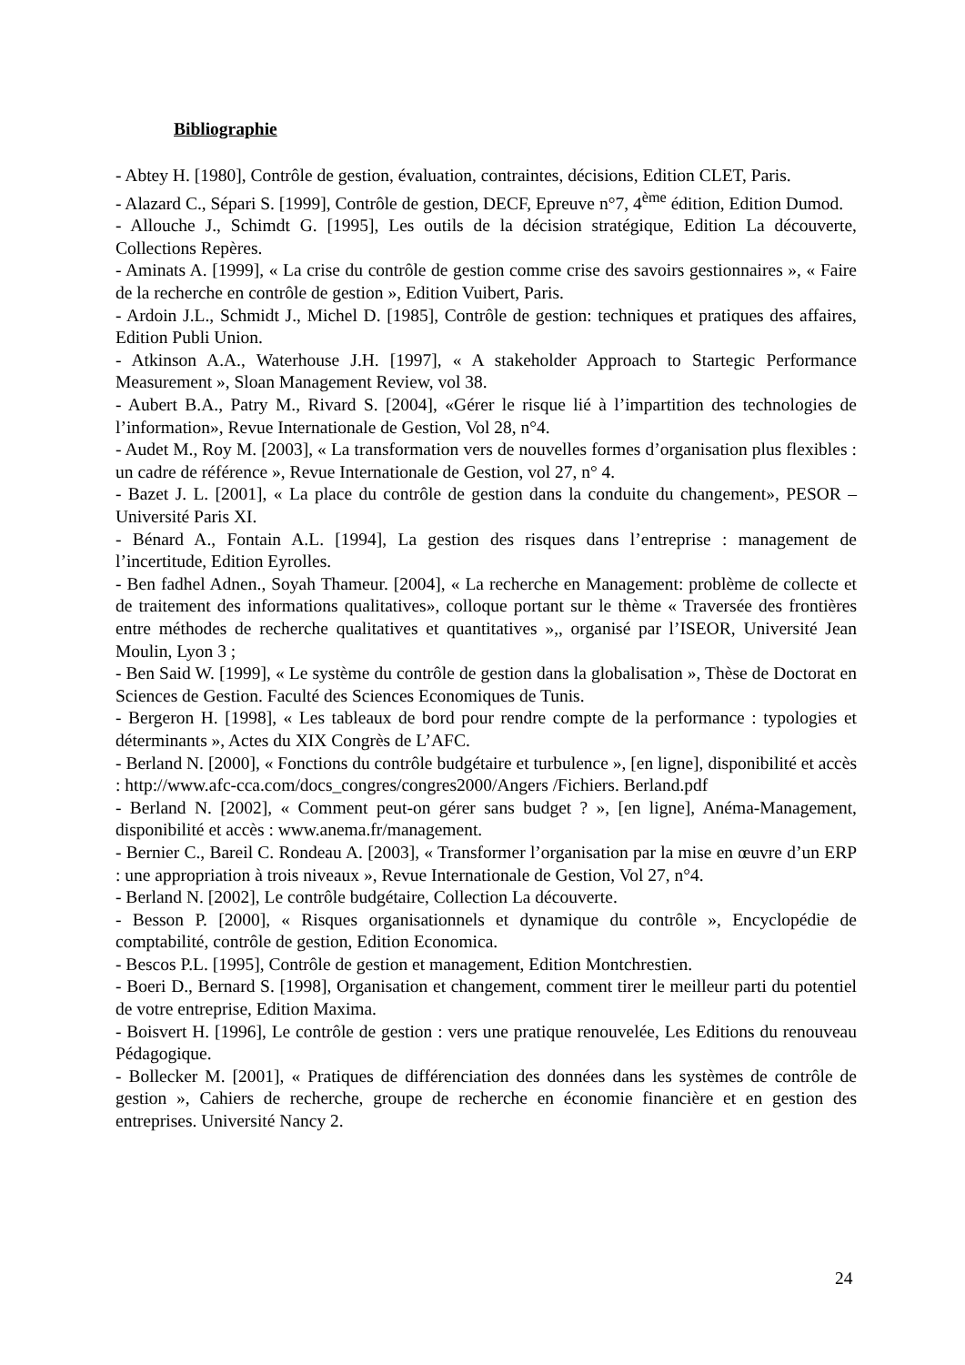Bibliographie
- Abtey H. [1980], Contrôle de gestion, évaluation, contraintes, décisions, Edition CLET, Paris.
- Alazard C., Sépari S. [1999], Contrôle de gestion, DECF, Epreuve n°7, 4<sup>ème</sup> édition, Edition Dumod.
- Allouche J., Schimdt G. [1995], Les outils de la décision stratégique, Edition La découverte, Collections Repères.
- Aminats A. [1999], « La crise du contrôle de gestion comme crise des savoirs gestionnaires », « Faire de la recherche en contrôle de gestion », Edition Vuibert, Paris.
- Ardoin J.L., Schmidt J., Michel D. [1985], Contrôle de gestion: techniques et pratiques des affaires, Edition Publi Union.
- Atkinson A.A., Waterhouse J.H. [1997], « A stakeholder Approach to Startegic Performance Measurement », Sloan Management Review, vol 38.
- Aubert B.A., Patry M., Rivard S. [2004], «Gérer le risque lié à l’impartition des technologies de l’information», Revue Internationale de Gestion, Vol 28, n°4.
- Audet M., Roy M. [2003], « La transformation vers de nouvelles formes d’organisation plus flexibles : un cadre de référence », Revue Internationale de Gestion, vol 27, n° 4.
- Bazet J. L. [2001], « La place du contrôle de gestion dans la conduite du changement», PESOR – Université Paris XI.
- Bénard A., Fontain A.L. [1994], La gestion des risques dans l’entreprise : management de l’incertitude, Edition Eyrolles.
- Ben fadhel Adnen., Soyah Thameur. [2004], « La recherche en Management: problème de collecte et de traitement des informations qualitatives», colloque portant sur le thème « Traversée des frontières entre méthodes de recherche qualitatives et quantitatives »,, organisé par l’ISEOR, Université Jean Moulin, Lyon 3 ;
- Ben Said W. [1999], « Le système du contrôle de gestion dans la globalisation », Thèse de Doctorat en Sciences de Gestion. Faculté des Sciences Economiques de Tunis.
- Bergeron H. [1998], « Les tableaux de bord pour rendre compte de la performance : typologies et déterminants », Actes du XIX Congrès de L’AFC.
- Berland N. [2000], « Fonctions du contrôle budgétaire et turbulence », [en ligne], disponibilité et accès : http://www.afc-cca.com/docs_congres/congres2000/Angers /Fichiers. Berland.pdf
- Berland N. [2002], « Comment peut-on gérer sans budget ? », [en ligne], Anéma-Management, disponibilité et accès : www.anema.fr/management.
- Bernier C., Bareil C. Rondeau A. [2003], « Transformer l’organisation par la mise en œuvre d’un ERP : une appropriation à trois niveaux », Revue Internationale de Gestion, Vol 27, n°4.
- Berland N. [2002], Le contrôle budgétaire, Collection La découverte.
- Besson P. [2000], « Risques organisationnels et dynamique du contrôle », Encyclopédie de comptabilité, contrôle de gestion, Edition Economica.
- Bescos P.L. [1995], Contrôle de gestion et management, Edition Montchrestien.
- Boeri D., Bernard S. [1998], Organisation et changement, comment tirer le meilleur parti du potentiel de votre entreprise, Edition Maxima.
- Boisvert H. [1996], Le contrôle de gestion : vers une pratique renouvelée, Les Editions du renouveau Pédagogique.
- Bollecker M. [2001], « Pratiques de différenciation des données dans les systèmes de contrôle de gestion », Cahiers de recherche, groupe de recherche en économie financière et en gestion des entreprises. Université Nancy 2.
24